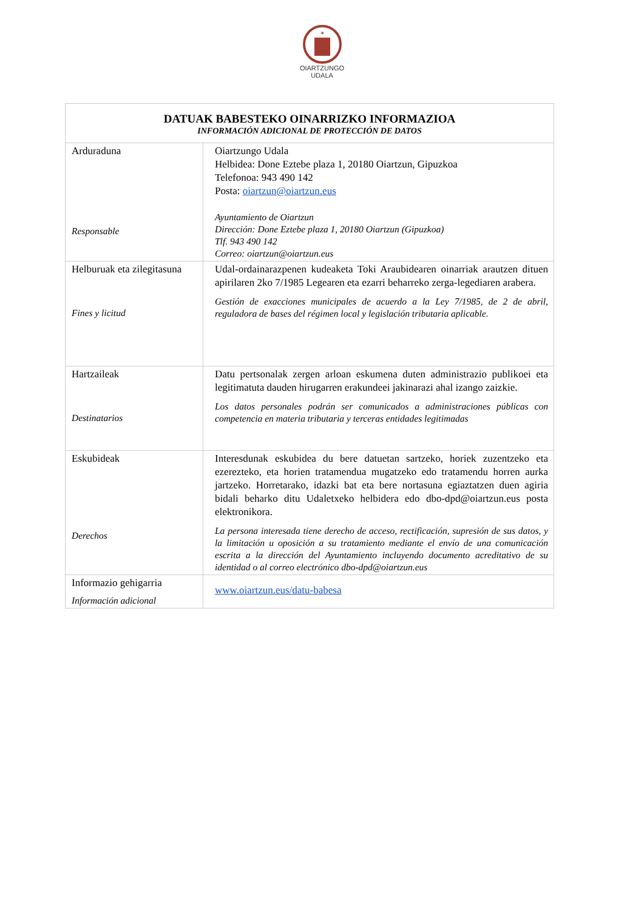✶
OIARTZUNGO
UDALA
| DATUAK BABESTEKO OINARRIZKO INFORMAZIOA INFORMACIÓN ADICIONAL DE PROTECCIÓN DE DATOS | |
| --- | --- |
| Arduraduna Responsable | Oiartzungo Udala Helbidea: Done Eztebe plaza 1, 20180 Oiartzun, Gipuzkoa Telefonoa: 943 490 142 Posta: oiartzun@oiartzun.eus Ayuntamiento de Oiartzun Dirección: Done Eztebe plaza 1, 20180 Oiartzun (Gipuzkoa) Tlf. 943 490 142 Correo: oiartzun@oiartzun.eus |
| Helburuak eta zilegitasuna Fines y licitud | Udal-ordainarazpenen kudeaketa Toki Araubidearen oinarriak arautzen dituen apirilaren 2ko 7/1985 Legearen eta ezarri beharreko zerga-legediaren arabera. Gestión de exacciones municipales de acuerdo a la Ley 7/1985, de 2 de abril, reguladora de bases del régimen local y legislación tributaria aplicable. |
| Hartzaileak Destinatarios | Datu pertsonalak zergen arloan eskumena duten administrazio publikoei eta legitimatuta dauden hirugarren erakundeei jakinarazi ahal izango zaizkie. Los datos personales podrán ser comunicados a administraciones públicas con competencia en materia tributaria y terceras entidades legitimadas |
| Eskubideak Derechos | Interesdunak eskubidea du bere datuetan sartzeko, horiek zuzentzeko eta ezerezteko, eta horien tratamendua mugatzeko edo tratamendu horren aurka jartzeko. Horretarako, idazki bat eta bere nortasuna egiaztatzen duen agiria bidali beharko ditu Udaletxeko helbidera edo dbo-dpd@oiartzun.eus posta elektronikora. La persona interesada tiene derecho de acceso, rectificación, supresión de sus datos, y la limitación u oposición a su tratamiento mediante el envío de una comunicación escrita a la dirección del Ayuntamiento incluyendo documento acreditativo de su identidad o al correo electrónico dbo-dpd@oiartzun.eus |
| Informazio gehigarria Información adicional | www.oiartzun.eus/datu-babesa |